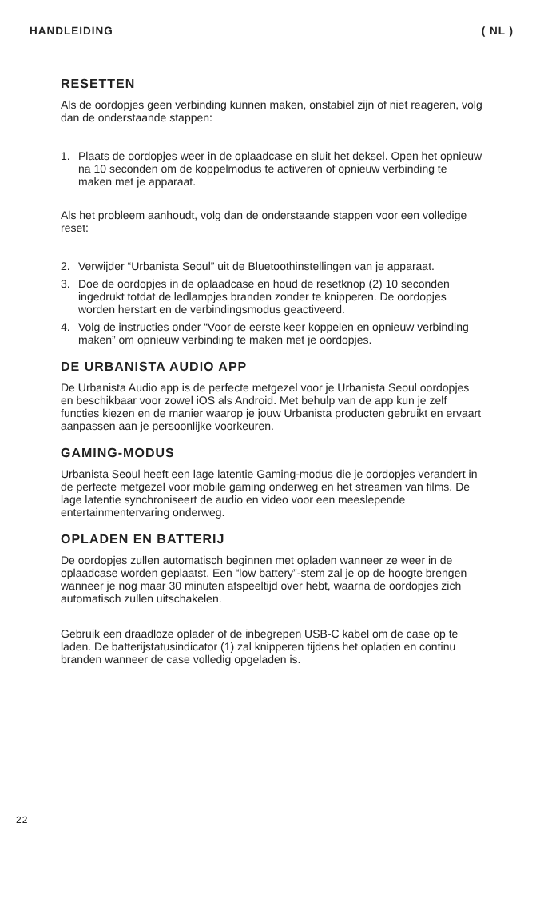HANDLEIDING ( NL )
RESETTEN
Als de oordopjes geen verbinding kunnen maken, onstabiel zijn of niet reageren, volg dan de onderstaande stappen:
1. Plaats de oordopjes weer in de oplaadcase en sluit het deksel. Open het opnieuw na 10 seconden om de koppelmodus te activeren of opnieuw verbinding te maken met je apparaat.
Als het probleem aanhoudt, volg dan de onderstaande stappen voor een volledige reset:
2. Verwijder “Urbanista Seoul” uit de Bluetoothinstellingen van je apparaat.
3. Doe de oordopjes in de oplaadcase en houd de resetknop (2) 10 seconden ingedrukt totdat de ledlampjes branden zonder te knipperen. De oordopjes worden herstart en de verbindingsmodus geactiveerd.
4. Volg de instructies onder “Voor de eerste keer koppelen en opnieuw verbinding maken” om opnieuw verbinding te maken met je oordopjes.
DE URBANISTA AUDIO APP
De Urbanista Audio app is de perfecte metgezel voor je Urbanista Seoul oordopjes en beschikbaar voor zowel iOS als Android. Met behulp van de app kun je zelf functies kiezen en de manier waarop je jouw Urbanista producten gebruikt en ervaart aanpassen aan je persoonlijke voorkeuren.
GAMING-MODUS
Urbanista Seoul heeft een lage latentie Gaming-modus die je oordopjes verandert in de perfecte metgezel voor mobile gaming onderweg en het streamen van films. De lage latentie synchroniseert de audio en video voor een meeslepende entertainmentervaring onderweg.
OPLADEN EN BATTERIJ
De oordopjes zullen automatisch beginnen met opladen wanneer ze weer in de oplaadcase worden geplaatst. Een “low battery”-stem zal je op de hoogte brengen wanneer je nog maar 30 minuten afspeeltijd over hebt, waarna de oordopjes zich automatisch zullen uitschakelen.
Gebruik een draadloze oplader of de inbegrepen USB-C kabel om de case op te laden. De batterijstatusindicator (1) zal knipperen tijdens het opladen en continu branden wanneer de case volledig opgeladen is.
22